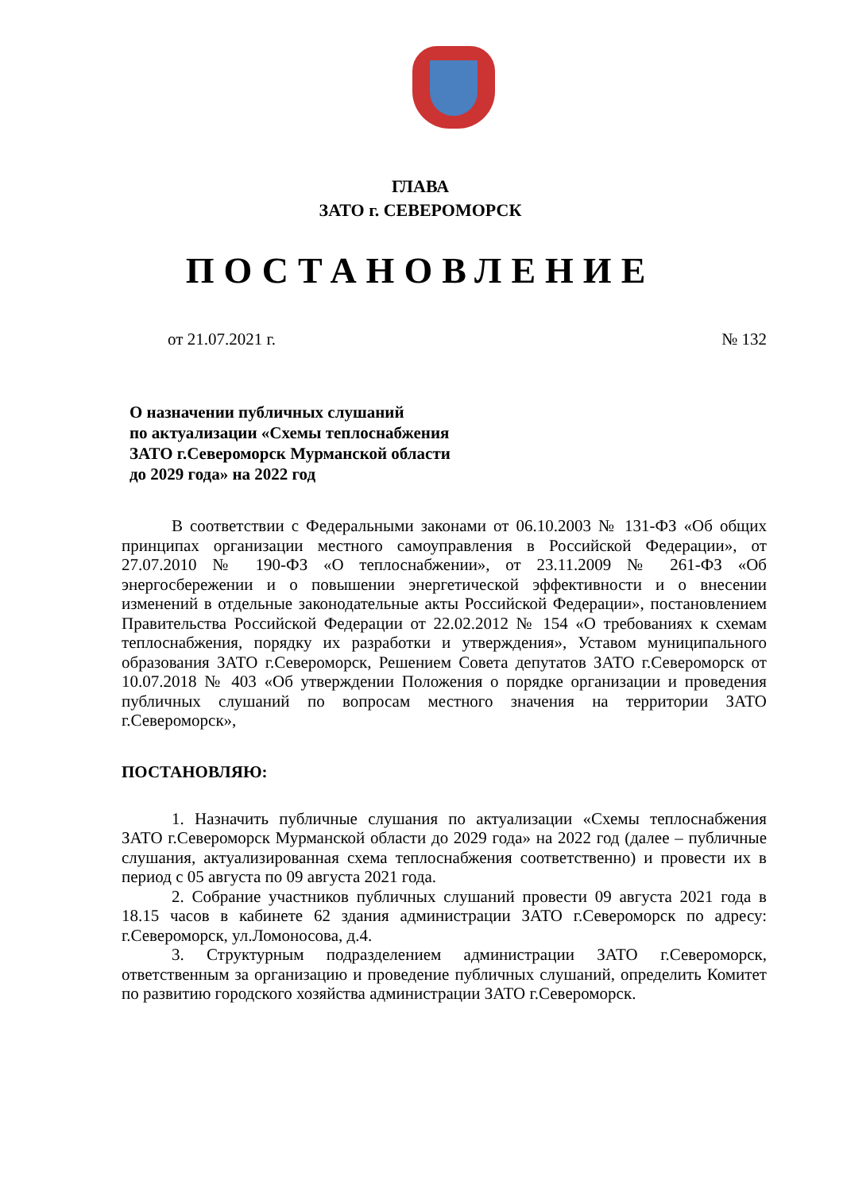ГЛАВА
ЗАТО г. СЕВЕРОМОРСК
ПОСТАНОВЛЕНИЕ
от 21.07.2021 г. № 132
О назначении публичных слушаний
по актуализации «Схемы теплоснабжения
ЗАТО г.Североморск Мурманской области
до 2029 года» на 2022 год
В соответствии с Федеральными законами от 06.10.2003 № 131-ФЗ «Об общих принципах организации местного самоуправления в Российской Федерации», от 27.07.2010 № 190-ФЗ «О теплоснабжении», от 23.11.2009 № 261-ФЗ «Об энергосбережении и о повышении энергетической эффективности и о внесении изменений в отдельные законодательные акты Российской Федерации», постановлением Правительства Российской Федерации от 22.02.2012 № 154 «О требованиях к схемам теплоснабжения, порядку их разработки и утверждения», Уставом муниципального образования ЗАТО г.Североморск, Решением Совета депутатов ЗАТО г.Североморск от 10.07.2018 № 403 «Об утверждении Положения о порядке организации и проведения публичных слушаний по вопросам местного значения на территории ЗАТО г.Североморск»,
ПОСТАНОВЛЯЮ:
1. Назначить публичные слушания по актуализации «Схемы теплоснабжения ЗАТО г.Североморск Мурманской области до 2029 года» на 2022 год (далее – публичные слушания, актуализированная схема теплоснабжения соответственно) и провести их в период с 05 августа по 09 августа 2021 года.
2. Собрание участников публичных слушаний провести 09 августа 2021 года в 18.15 часов в кабинете 62 здания администрации ЗАТО г.Североморск по адресу: г.Североморск, ул.Ломоносова, д.4.
3. Структурным подразделением администрации ЗАТО г.Североморск, ответственным за организацию и проведение публичных слушаний, определить Комитет по развитию городского хозяйства администрации ЗАТО г.Североморск.